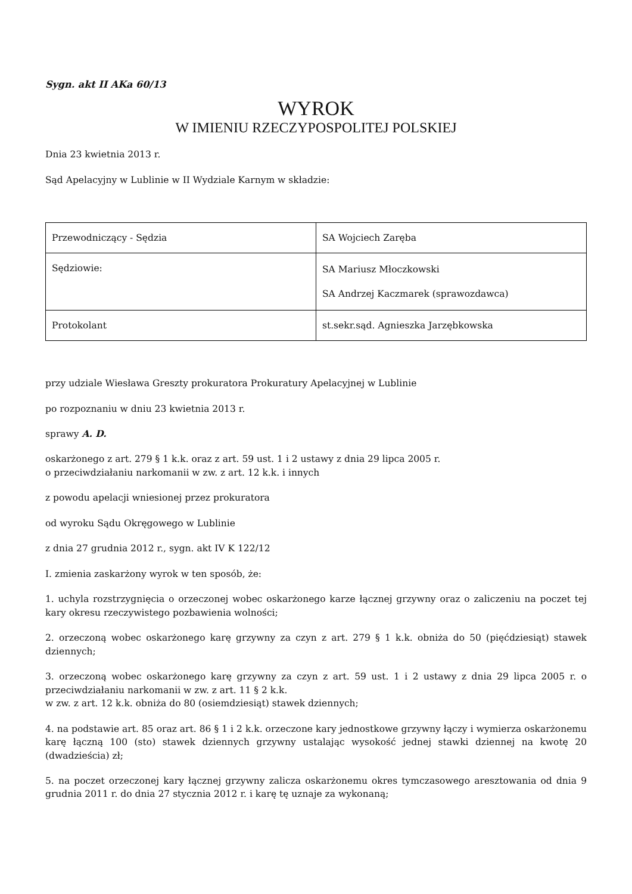Sygn. akt II AKa 60/13
WYROK
W IMIENIU RZECZYPOSPOLITEJ POLSKIEJ
Dnia 23 kwietnia 2013 r.
Sąd Apelacyjny w Lublinie w II Wydziale Karnym w składzie:
| Przewodniczący - Sędzia | SA Wojciech Zaręba |
| Sędziowie: | SA Mariusz Młoczkowski SA Andrzej Kaczmarek (sprawozdawca) |
| Protokolant | st.sekr.sąd. Agnieszka Jarzębkowska |
przy udziale Wiesława Greszty prokuratora Prokuratury Apelacyjnej w Lublinie
po rozpoznaniu w dniu 23 kwietnia 2013 r.
sprawy A. D.
oskarżonego z art. 279 § 1 k.k. oraz z art. 59 ust. 1 i 2 ustawy z dnia 29 lipca 2005 r.
o przeciwdziałaniu narkomanii w zw. z art. 12 k.k. i innych
z powodu apelacji wniesionej przez prokuratora
od wyroku Sądu Okręgowego w Lublinie
z dnia 27 grudnia 2012 r., sygn. akt IV K 122/12
I. zmienia zaskarżony wyrok w ten sposób, że:
1. uchyla rozstrzygnięcia o orzeczonej wobec oskarżonego karze łącznej grzywny oraz o zaliczeniu na poczet tej kary okresu rzeczywistego pozbawienia wolności;
2. orzeczoną wobec oskarżonego karę grzywny za czyn z art. 279 § 1 k.k. obniża do 50 (pięćdziesiąt) stawek dziennych;
3. orzeczoną wobec oskarżonego karę grzywny za czyn z art. 59 ust. 1 i 2 ustawy z dnia 29 lipca 2005 r. o przeciwdziałaniu narkomanii w zw. z art. 11 § 2 k.k.
w zw. z art. 12 k.k. obniża do 80 (osiemdziesiąt) stawek dziennych;
4. na podstawie art. 85 oraz art. 86 § 1 i 2 k.k. orzeczone kary jednostkowe grzywny łączy i wymierza oskarżonemu karę łączną 100 (sto) stawek dziennych grzywny ustalając wysokość jednej stawki dziennej na kwotę 20 (dwadzieścia) zł;
5. na poczet orzeczonej kary łącznej grzywny zalicza oskarżonemu okres tymczasowego aresztowania od dnia 9 grudnia 2011 r. do dnia 27 stycznia 2012 r. i karę tę uznaje za wykonaną;